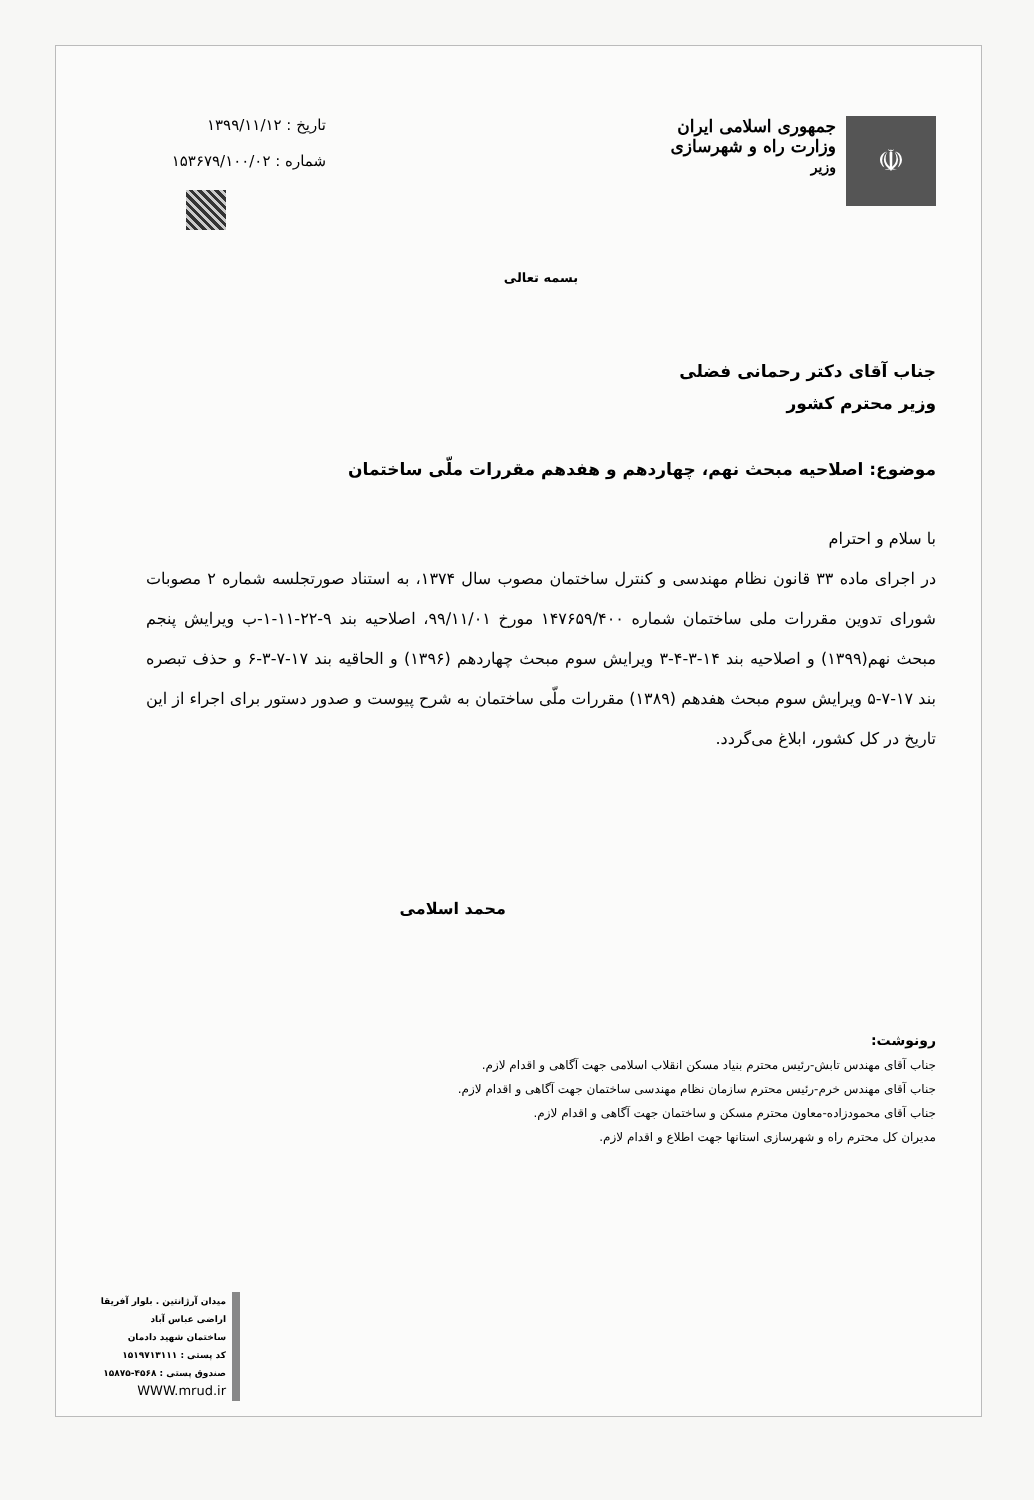☫
جمهوری اسلامی ایران
وزارت راه و شهرسازی
وزیر
تاریخ : ۱۳۹۹/۱۱/۱۲
شماره : ۱۵۳۶۷۹/۱۰۰/۰۲
بسمه تعالی
جناب آقای دکتر رحمانی فضلی
وزیر محترم کشور
موضوع: اصلاحیه مبحث نهم، چهاردهم و هفدهم مقررات ملّی ساختمان
با سلام و احترام
در اجرای ماده ۳۳ قانون نظام مهندسی و کنترل ساختمان مصوب سال ۱۳۷۴، به استناد صورتجلسه شماره ۲ مصوبات شورای تدوین مقررات ملی ساختمان شماره ۱۴۷۶۵۹/۴۰۰ مورخ ۹۹/۱۱/۰۱، اصلاحیه بند ۹-۲۲-۱۱-۱-ب ویرایش پنجم مبحث نهم(۱۳۹۹) و اصلاحیه بند ۱۴-۳-۴-۳ ویرایش سوم مبحث چهاردهم (۱۳۹۶) و الحاقیه بند ۱۷-۷-۳-۶ و حذف تبصره بند ۱۷-۷-۵ ویرایش سوم مبحث هفدهم (۱۳۸۹) مقررات ملّی ساختمان به شرح پیوست و صدور دستور برای اجراء از این تاریخ در کل کشور، ابلاغ می‌گردد.
محمد اسلامی
رونوشت:
جناب آقای مهندس تابش-رئیس محترم بنیاد مسکن انقلاب اسلامی جهت آگاهی و اقدام لازم.
جناب آقای مهندس خرم-رئیس محترم سازمان نظام مهندسی ساختمان جهت آگاهی و اقدام لازم.
جناب آقای محمودزاده-معاون محترم مسکن و ساختمان جهت آگاهی و اقدام لازم.
مدیران کل محترم راه و شهرسازی استانها جهت اطلاع و اقدام لازم.
میدان آرژانتین . بلوار آفریقا
اراضی عباس آباد
ساختمان شهید دادمان
کد پستی : ۱۵۱۹۷۱۳۱۱۱
صندوق پستی : ۴۵۶۸-۱۵۸۷۵
WWW.mrud.ir